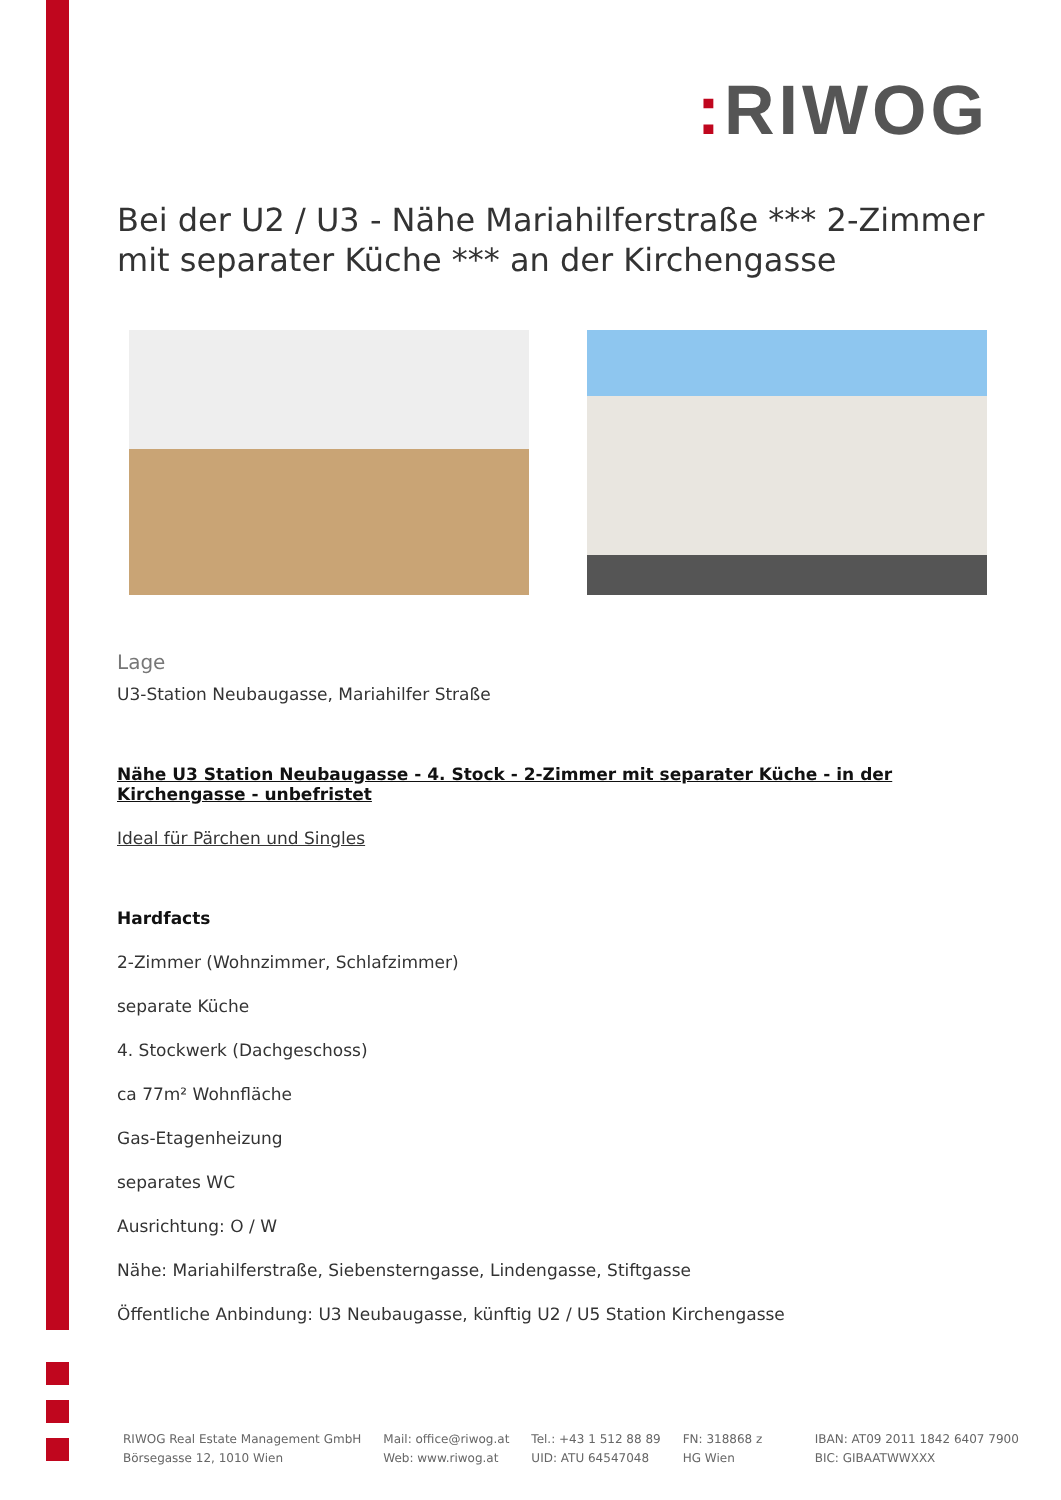: RIWOG
Bei der U2 / U3 - Nähe Mariahilferstraße *** 2-Zimmer mit separater Küche *** an der Kirchengasse
Lage
U3-Station Neubaugasse, Mariahilfer Straße
Nähe U3 Station Neubaugasse - 4. Stock - 2-Zimmer mit separater Küche - in der Kirchengasse - unbefristet
Ideal für Pärchen und Singles
Hardfacts
2-Zimmer (Wohnzimmer, Schlafzimmer)
separate Küche
4. Stockwerk (Dachgeschoss)
ca 77m² Wohnfläche
Gas-Etagenheizung
separates WC
Ausrichtung: O / W
Nähe: Mariahilferstraße, Siebensterngasse, Lindengasse, Stiftgasse
Öffentliche Anbindung: U3 Neubaugasse, künftig U2 / U5 Station Kirchengasse
RIWOG Real Estate Management GmbH
Börsegasse 12, 1010 Wien
Mail: office@riwog.at
Web: www.riwog.at
Tel.: +43 1 512 88 89
UID: ATU 64547048
FN: 318868 z
HG Wien
IBAN: AT09 2011 1842 6407 7900
BIC: GIBAATWWXXX